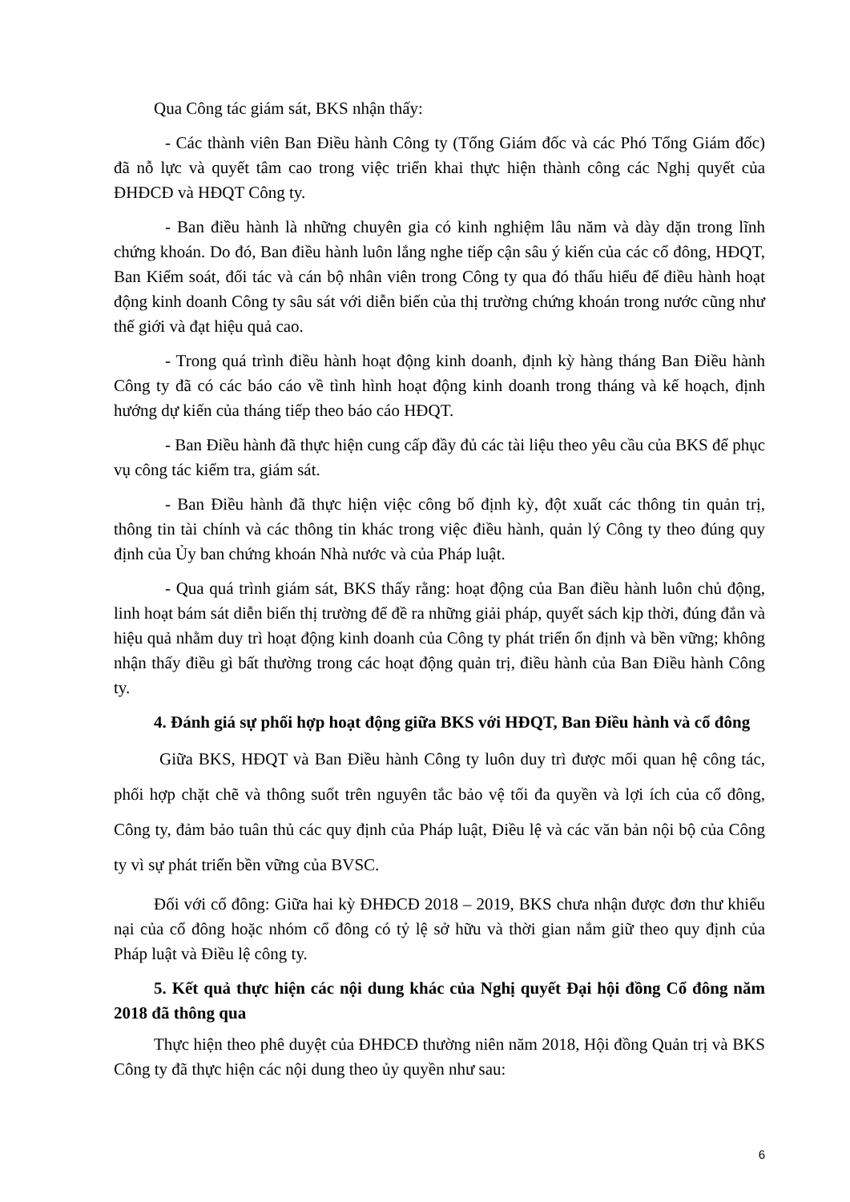Qua Công tác giám sát, BKS nhận thấy:
- Các thành viên Ban Điều hành Công ty (Tổng Giám đốc và các Phó Tổng Giám đốc) đã nỗ lực và quyết tâm cao trong việc triển khai thực hiện thành công các Nghị quyết của ĐHĐCĐ và HĐQT Công ty.
- Ban điều hành là những chuyên gia có kinh nghiệm lâu năm và dày dặn trong lĩnh chứng khoán. Do đó, Ban điều hành luôn lắng nghe tiếp cận sâu ý kiến của các cổ đông, HĐQT, Ban Kiểm soát, đối tác và cán bộ nhân viên trong Công ty qua đó thấu hiểu để điều hành hoạt động kinh doanh Công ty sâu sát với diễn biến của thị trường chứng khoán trong nước cũng như thế giới và đạt hiệu quả cao.
- Trong quá trình điều hành hoạt động kinh doanh, định kỳ hàng tháng Ban Điều hành Công ty đã có các báo cáo về tình hình hoạt động kinh doanh trong tháng và kế hoạch, định hướng dự kiến của tháng tiếp theo báo cáo HĐQT.
- Ban Điều hành đã thực hiện cung cấp đầy đủ các tài liệu theo yêu cầu của BKS để phục vụ công tác kiểm tra, giám sát.
- Ban Điều hành đã thực hiện việc công bố định kỳ, đột xuất các thông tin quản trị, thông tin tài chính và các thông tin khác trong việc điều hành, quản lý Công ty theo đúng quy định của Ủy ban chứng khoán Nhà nước và của Pháp luật.
- Qua quá trình giám sát, BKS thấy rằng: hoạt động của Ban điều hành luôn chủ động, linh hoạt bám sát diễn biến thị trường để đề ra những giải pháp, quyết sách kịp thời, đúng đắn và hiệu quả nhằm duy trì hoạt động kinh doanh của Công ty phát triển ổn định và bền vững; không nhận thấy điều gì bất thường trong các hoạt động quản trị, điều hành của Ban Điều hành Công ty.
4. Đánh giá sự phối hợp hoạt động giữa BKS với HĐQT, Ban Điều hành và cổ đông
Giữa BKS, HĐQT và Ban Điều hành Công ty luôn duy trì được mối quan hệ công tác, phối hợp chặt chẽ và thông suốt trên nguyên tắc bảo vệ tối đa quyền và lợi ích của cổ đông, Công ty, đảm bảo tuân thủ các quy định của Pháp luật, Điều lệ và các văn bản nội bộ của Công ty vì sự phát triển bền vững của BVSC.
Đối với cổ đông: Giữa hai kỳ ĐHĐCĐ 2018 – 2019, BKS chưa nhận được đơn thư khiếu nại của cổ đông hoặc nhóm cổ đông có tỷ lệ sở hữu và thời gian nắm giữ theo quy định của Pháp luật và Điều lệ công ty.
5. Kết quả thực hiện các nội dung khác của Nghị quyết Đại hội đồng Cổ đông năm 2018 đã thông qua
Thực hiện theo phê duyệt của ĐHĐCĐ thường niên năm 2018, Hội đồng Quản trị và BKS Công ty đã thực hiện các nội dung theo ủy quyền như sau:
6